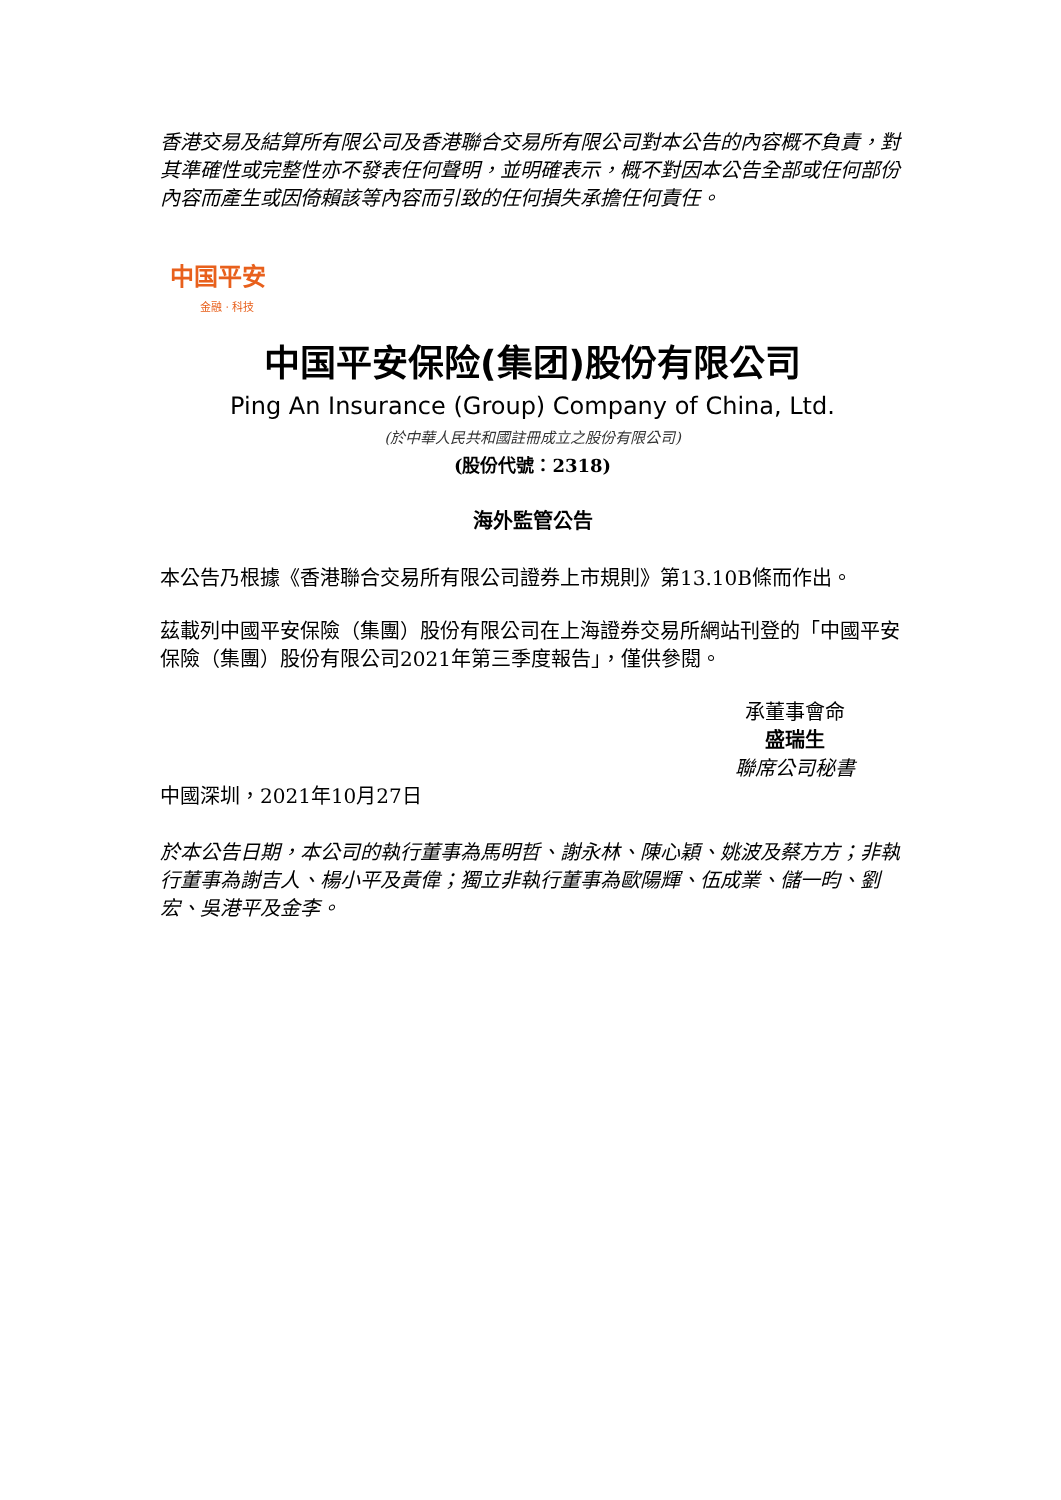香港交易及結算所有限公司及香港聯合交易所有限公司對本公告的內容概不負責，對其準確性或完整性亦不發表任何聲明，並明確表示，概不對因本公告全部或任何部份內容而產生或因倚賴該等內容而引致的任何損失承擔任何責任。
中国平安
金融 · 科技
中国平安保险(集团)股份有限公司
Ping An Insurance (Group) Company of China, Ltd.
(於中華人民共和國註冊成立之股份有限公司)
(股份代號：2318)
海外監管公告
本公告乃根據《香港聯合交易所有限公司證券上市規則》第13.10B條而作出。
茲載列中國平安保險（集團）股份有限公司在上海證券交易所網站刊登的「中國平安保險（集團）股份有限公司2021年第三季度報告」，僅供參閱。
承董事會命
盛瑞生
聯席公司秘書
中國深圳，2021年10月27日
於本公告日期，本公司的執行董事為馬明哲、謝永林、陳心穎、姚波及蔡方方；非執行董事為謝吉人、楊小平及黃偉；獨立非執行董事為歐陽輝、伍成業、儲一昀、劉宏、吳港平及金李。